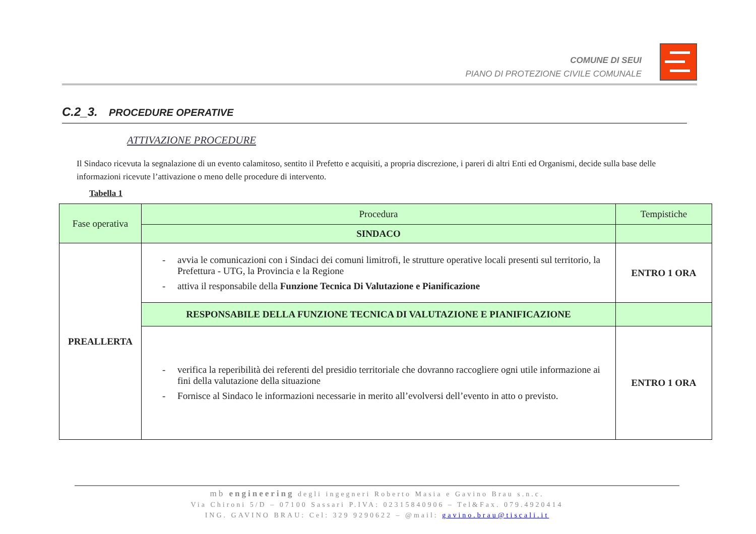COMUNE DI SEUI
PIANO DI PROTEZIONE CIVILE COMUNALE
C.2_3. PROCEDURE OPERATIVE
ATTIVAZIONE PROCEDURE
Il Sindaco ricevuta la segnalazione di un evento calamitoso, sentito il Prefetto e acquisiti, a propria discrezione, i pareri di altri Enti ed Organismi, decide sulla base delle informazioni ricevute l’attivazione o meno delle procedure di intervento.
Tabella 1
| Fase operativa | Procedura | Tempistiche |
| --- | --- | --- |
| | SINDACO | |
| PREALLERTA | - avvia le comunicazioni con i Sindaci dei comuni limitrofi, le strutture operative locali presenti sul territorio, la Prefettura - UTG, la Provincia e la Regione - attiva il responsabile della Funzione Tecnica Di Valutazione e Pianificazione | ENTRO 1 ORA |
| | RESPONSABILE DELLA FUNZIONE TECNICA DI VALUTAZIONE E PIANIFICAZIONE | |
| | - verifica la reperibilità dei referenti del presidio territoriale che dovranno raccogliere ogni utile informazione ai fini della valutazione della situazione - Fornisce al Sindaco le informazioni necessarie in merito all’evolversi dell’evento in atto o previsto. | ENTRO 1 ORA |
mb engineering degli ingegneri Roberto Masia e Gavino Brau s.n.c.
Via Chironi 5/D – 07100 Sassari P.IVA: 02315840906 – Tel&Fax. 079.4920414
ING. GAVINO BRAU: Cel: 329 9290622 – @mail: gavino.brau@tiscali.it